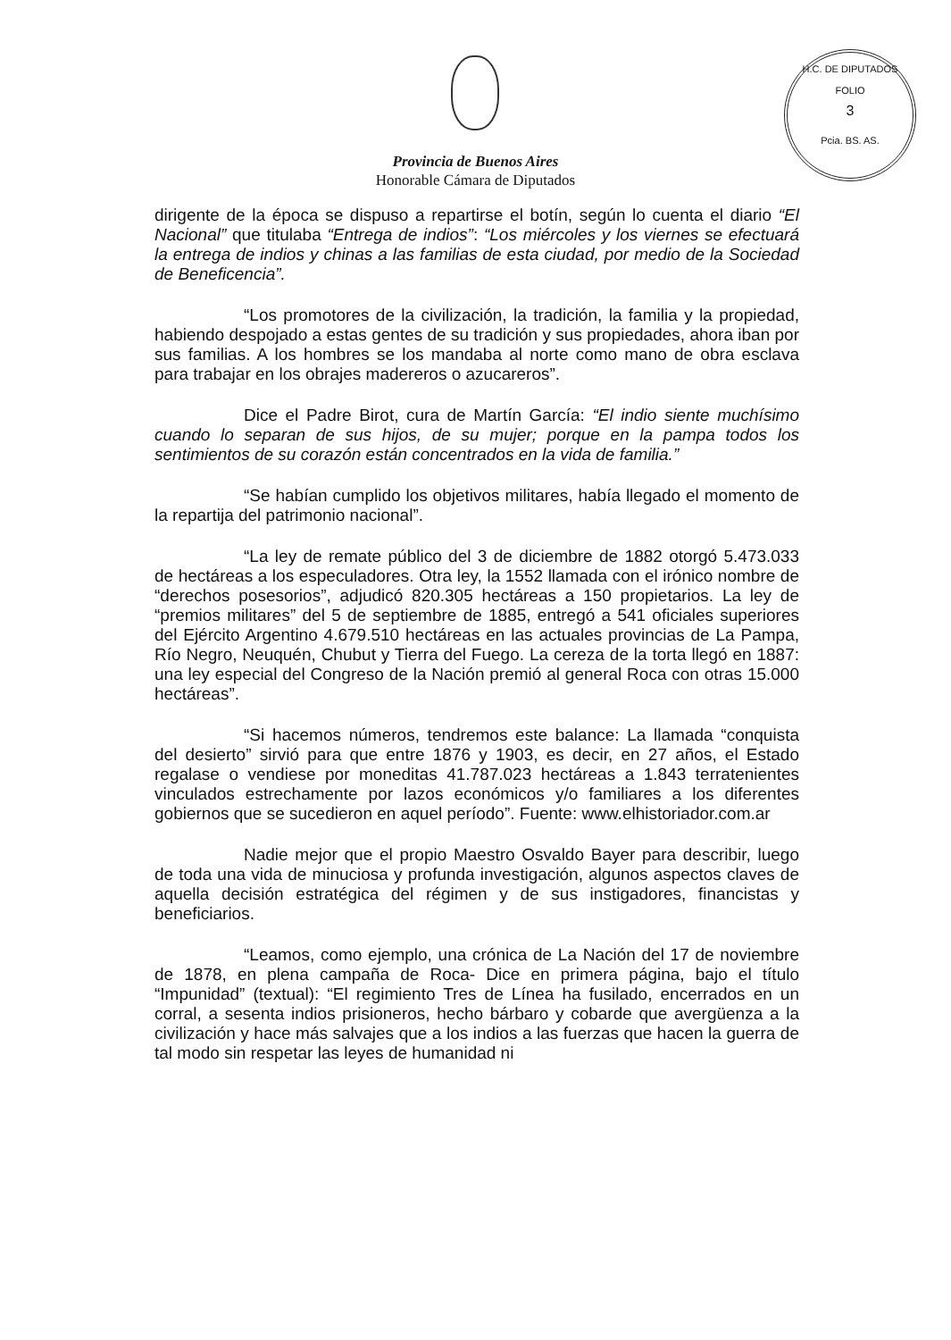H.C. DE DIPUTADOS
FOLIO
3
Pcia. BS. AS.
Provincia de Buenos Aires
Honorable Cámara de Diputados
dirigente de la época se dispuso a repartirse el botín, según lo cuenta el diario “El Nacional” que titulaba “Entrega de indios”: “Los miércoles y los viernes se efectuará la entrega de indios y chinas a las familias de esta ciudad, por medio de la Sociedad de Beneficencia”.
“Los promotores de la civilización, la tradición, la familia y la propiedad, habiendo despojado a estas gentes de su tradición y sus propiedades, ahora iban por sus familias. A los hombres se los mandaba al norte como mano de obra esclava para trabajar en los obrajes madereros o azucareros”.
Dice el Padre Birot, cura de Martín García: “El indio siente muchísimo cuando lo separan de sus hijos, de su mujer; porque en la pampa todos los sentimientos de su corazón están concentrados en la vida de familia.”
“Se habían cumplido los objetivos militares, había llegado el momento de la repartija del patrimonio nacional”.
“La ley de remate público del 3 de diciembre de 1882 otorgó 5.473.033 de hectáreas a los especuladores. Otra ley, la 1552 llamada con el irónico nombre de “derechos posesorios”, adjudicó 820.305 hectáreas a 150 propietarios. La ley de “premios militares” del 5 de septiembre de 1885, entregó a 541 oficiales superiores del Ejército Argentino 4.679.510 hectáreas en las actuales provincias de La Pampa, Río Negro, Neuquén, Chubut y Tierra del Fuego. La cereza de la torta llegó en 1887: una ley especial del Congreso de la Nación premió al general Roca con otras 15.000 hectáreas”.
“Si hacemos números, tendremos este balance: La llamada “conquista del desierto” sirvió para que entre 1876 y 1903, es decir, en 27 años, el Estado regalase o vendiese por moneditas 41.787.023 hectáreas a 1.843 terratenientes vinculados estrechamente por lazos económicos y/o familiares a los diferentes gobiernos que se sucedieron en aquel período”. Fuente: www.elhistoriador.com.ar
Nadie mejor que el propio Maestro Osvaldo Bayer para describir, luego de toda una vida de minuciosa y profunda investigación, algunos aspectos claves de aquella decisión estratégica del régimen y de sus instigadores, financistas y beneficiarios.
“Leamos, como ejemplo, una crónica de La Nación del 17 de noviembre de 1878, en plena campaña de Roca- Dice en primera página, bajo el título “Impunidad” (textual): “El regimiento Tres de Línea ha fusilado, encerrados en un corral, a sesenta indios prisioneros, hecho bárbaro y cobarde que avergüenza a la civilización y hace más salvajes que a los indios a las fuerzas que hacen la guerra de tal modo sin respetar las leyes de humanidad ni